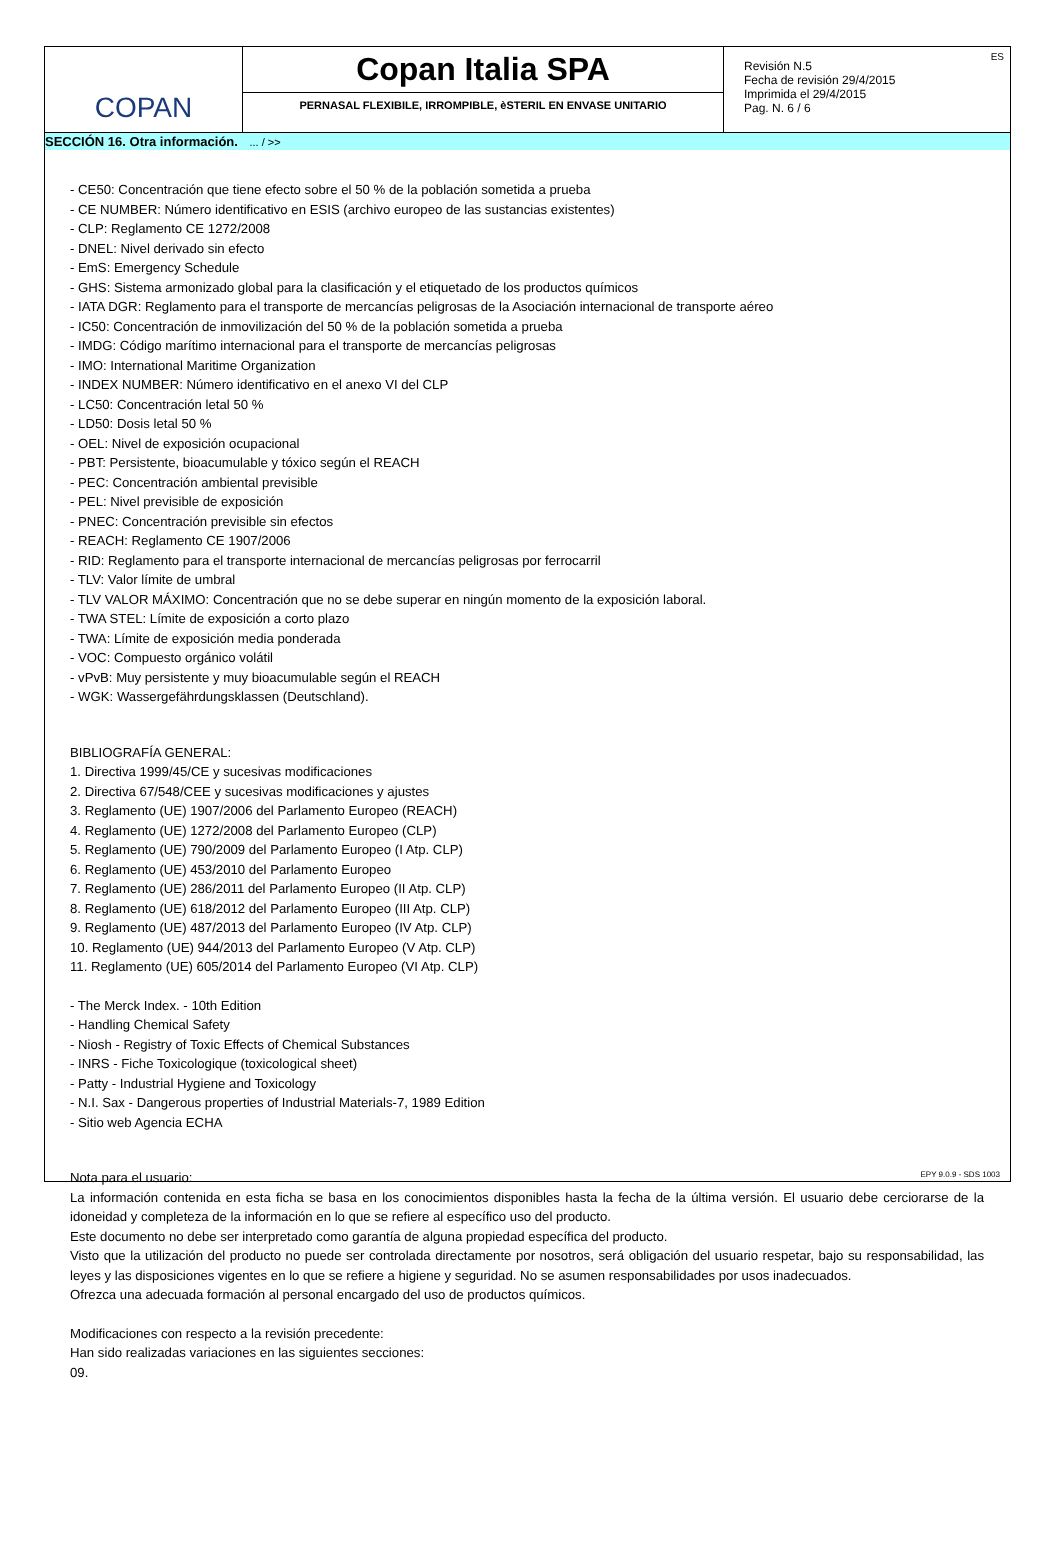COPAN
Copan Italia SPA
PERNASAL FLEXIBILE, IRROMPIBLE, èSTERIL EN ENVASE UNITARIO
Revisión N.5
Fecha de revisión 29/4/2015
Imprimida el 29/4/2015
Pag. N. 6 / 6
ES
SECCIÓN 16. Otra información. ... / >>
- CE50: Concentración que tiene efecto sobre el 50 % de la población sometida a prueba
- CE NUMBER: Número identificativo en ESIS (archivo europeo de las sustancias existentes)
- CLP: Reglamento CE 1272/2008
- DNEL: Nivel derivado sin efecto
- EmS: Emergency Schedule
- GHS: Sistema armonizado global para la clasificación y el etiquetado de los productos químicos
- IATA DGR: Reglamento para el transporte de mercancías peligrosas de la Asociación internacional de transporte aéreo
- IC50: Concentración de inmovilización del 50 % de la población sometida a prueba
- IMDG: Código marítimo internacional para el transporte de mercancías peligrosas
- IMO: International Maritime Organization
- INDEX NUMBER: Número identificativo en el anexo VI del CLP
- LC50: Concentración letal 50 %
- LD50: Dosis letal 50 %
- OEL: Nivel de exposición ocupacional
- PBT: Persistente, bioacumulable y tóxico según el REACH
- PEC: Concentración ambiental previsible
- PEL: Nivel previsible de exposición
- PNEC: Concentración previsible sin efectos
- REACH: Reglamento CE 1907/2006
- RID: Reglamento para el transporte internacional de mercancías peligrosas por ferrocarril
- TLV: Valor límite de umbral
- TLV VALOR MÁXIMO: Concentración que no se debe superar en ningún momento de la exposición laboral.
- TWA STEL: Límite de exposición a corto plazo
- TWA: Límite de exposición media ponderada
- VOC: Compuesto orgánico volátil
- vPvB: Muy persistente y muy bioacumulable según el REACH
- WGK: Wassergefährdungsklassen (Deutschland).
BIBLIOGRAFÍA GENERAL:
1. Directiva 1999/45/CE y sucesivas modificaciones
2. Directiva 67/548/CEE y sucesivas modificaciones y ajustes
3. Reglamento (UE) 1907/2006 del Parlamento Europeo (REACH)
4. Reglamento (UE) 1272/2008 del Parlamento Europeo (CLP)
5. Reglamento (UE) 790/2009 del Parlamento Europeo (I Atp. CLP)
6. Reglamento (UE) 453/2010 del Parlamento Europeo
7. Reglamento (UE) 286/2011 del Parlamento Europeo (II Atp. CLP)
8. Reglamento (UE) 618/2012 del Parlamento Europeo (III Atp. CLP)
9. Reglamento (UE) 487/2013 del Parlamento Europeo (IV Atp. CLP)
10. Reglamento (UE) 944/2013 del Parlamento Europeo (V Atp. CLP)
11. Reglamento (UE) 605/2014 del Parlamento Europeo (VI Atp. CLP)
- The Merck Index. - 10th Edition
- Handling Chemical Safety
- Niosh - Registry of Toxic Effects of Chemical Substances
- INRS - Fiche Toxicologique (toxicological sheet)
- Patty - Industrial Hygiene and Toxicology
- N.I. Sax - Dangerous properties of Industrial Materials-7, 1989 Edition
- Sitio web Agencia ECHA
Nota para el usuario:
La información contenida en esta ficha se basa en los conocimientos disponibles hasta la fecha de la última versión. El usuario debe cerciorarse de la idoneidad y completeza de la información en lo que se refiere al específico uso del producto.
Este documento no debe ser interpretado como garantía de alguna propiedad específica del producto.
Visto que la utilización del producto no puede ser controlada directamente por nosotros, será obligación del usuario respetar, bajo su responsabilidad, las leyes y las disposiciones vigentes en lo que se refiere a higiene y seguridad. No se asumen responsabilidades por usos inadecuados.
Ofrezca una adecuada formación al personal encargado del uso de productos químicos.
Modificaciones con respecto a la revisión precedente:
Han sido realizadas variaciones en las siguientes secciones:
09.
EPY 9.0.9 - SDS 1003